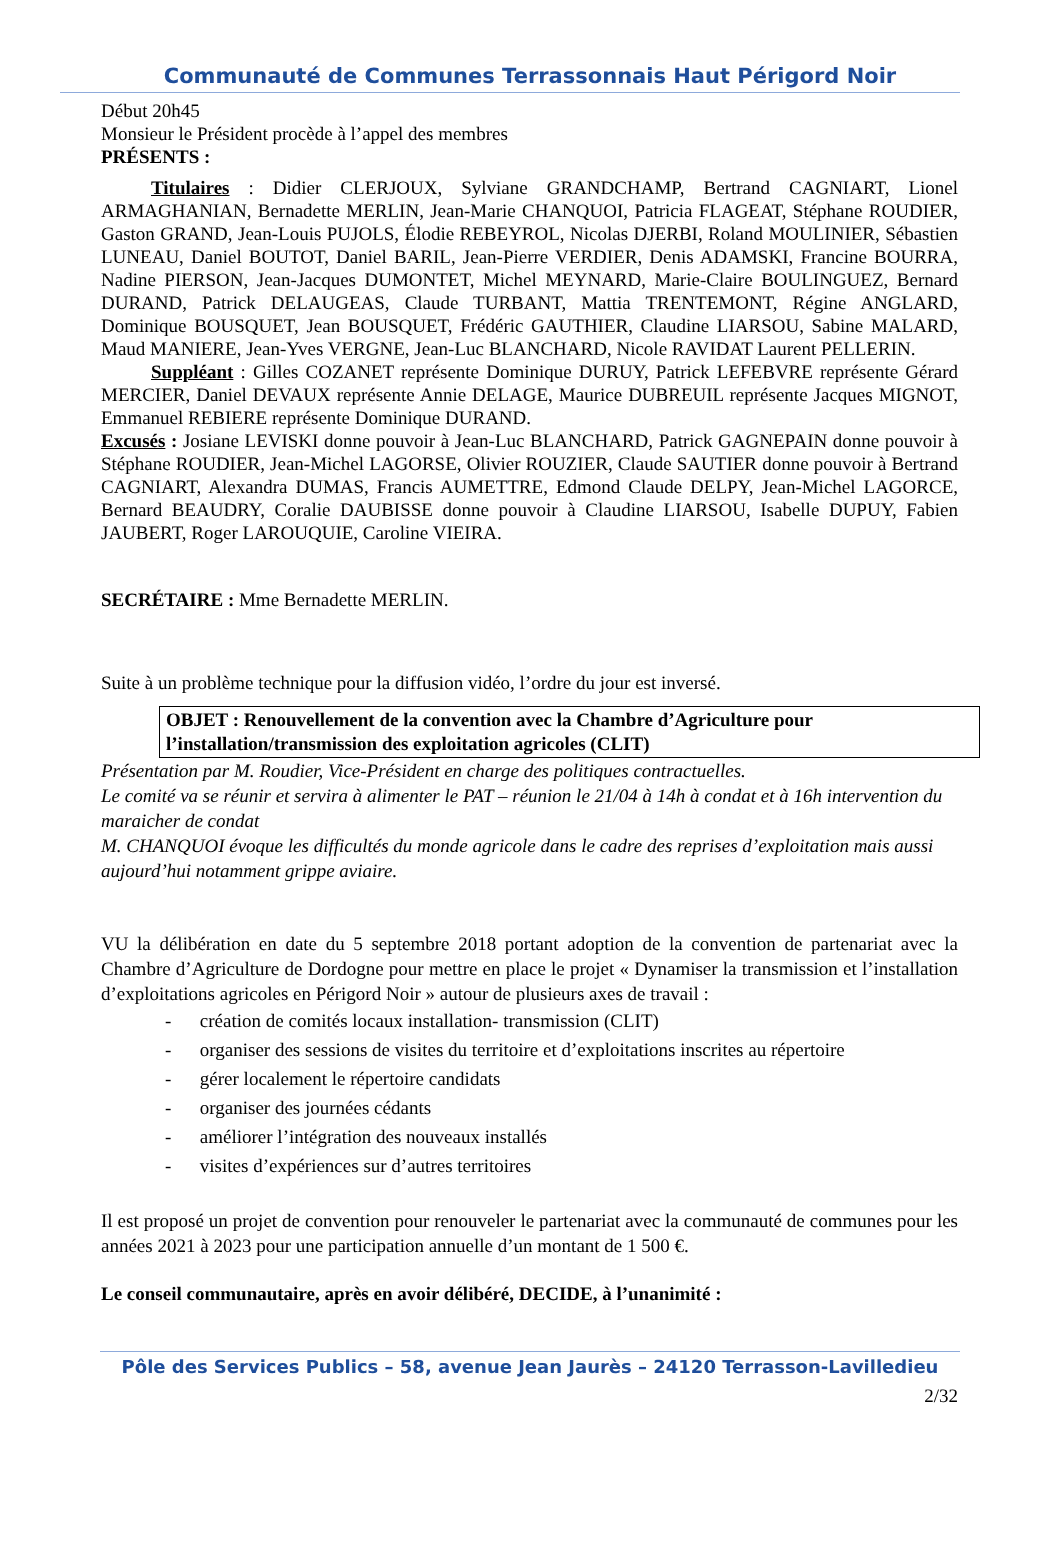Communauté de Communes Terrassonnais Haut Périgord Noir
Début 20h45
Monsieur le Président procède à l’appel des membres
PRÉSENTS :
Titulaires : Didier CLERJOUX, Sylviane GRANDCHAMP, Bertrand CAGNIART, Lionel ARMAGHANIAN, Bernadette MERLIN, Jean-Marie CHANQUOI, Patricia FLAGEAT, Stéphane ROUDIER, Gaston GRAND, Jean-Louis PUJOLS, Élodie REBEYROL, Nicolas DJERBI, Roland MOULINIER, Sébastien LUNEAU, Daniel BOUTOT, Daniel BARIL, Jean-Pierre VERDIER, Denis ADAMSKI, Francine BOURRA, Nadine PIERSON, Jean-Jacques DUMONTET, Michel MEYNARD, Marie-Claire BOULINGUEZ, Bernard DURAND, Patrick DELAUGEAS, Claude TURBANT, Mattia TRENTEMONT, Régine ANGLARD, Dominique BOUSQUET, Jean BOUSQUET, Frédéric GAUTHIER, Claudine LIARSOU, Sabine MALARD, Maud MANIERE, Jean-Yves VERGNE, Jean-Luc BLANCHARD, Nicole RAVIDAT Laurent PELLERIN.
Suppléant : Gilles COZANET représente Dominique DURUY, Patrick LEFEBVRE représente Gérard MERCIER, Daniel DEVAUX représente Annie DELAGE, Maurice DUBREUIL représente Jacques MIGNOT, Emmanuel REBIERE représente Dominique DURAND.
Excusés : Josiane LEVISKI donne pouvoir à Jean-Luc BLANCHARD, Patrick GAGNEPAIN donne pouvoir à Stéphane ROUDIER, Jean-Michel LAGORSE, Olivier ROUZIER, Claude SAUTIER donne pouvoir à Bertrand CAGNIART, Alexandra DUMAS, Francis AUMETTRE, Edmond Claude DELPY, Jean-Michel LAGORCE, Bernard BEAUDRY, Coralie DAUBISSE donne pouvoir à Claudine LIARSOU, Isabelle DUPUY, Fabien JAUBERT, Roger LAROUQUIE, Caroline VIEIRA.
SECRÉTAIRE : Mme Bernadette MERLIN.
Suite à un problème technique pour la diffusion vidéo, l’ordre du jour est inversé.
OBJET : Renouvellement de la convention avec la Chambre d’Agriculture pour l’installation/transmission des exploitation agricoles (CLIT)
Présentation par M. Roudier, Vice-Président en charge des politiques contractuelles.
Le comité va se réunir et servira à alimenter le PAT – réunion le 21/04 à 14h à condat et à 16h intervention du maraicher de condat
M. CHANQUOI évoque les difficultés du monde agricole dans le cadre des reprises d’exploitation mais aussi aujourd’hui notamment grippe aviaire.
VU la délibération en date du 5 septembre 2018 portant adoption de la convention de partenariat avec la Chambre d’Agriculture de Dordogne pour mettre en place le projet « Dynamiser la transmission et l’installation d’exploitations agricoles en Périgord Noir » autour de plusieurs axes de travail :
- création de comités locaux installation- transmission (CLIT)
- organiser des sessions de visites du territoire et d’exploitations inscrites au répertoire
- gérer localement le répertoire candidats
- organiser des journées cédants
- améliorer l’intégration des nouveaux installés
- visites d’expériences sur d’autres territoires
Il est proposé un projet de convention pour renouveler le partenariat avec la communauté de communes pour les années 2021 à 2023 pour une participation annuelle d’un montant de 1 500 €.
Le conseil communautaire, après en avoir délibéré, DECIDE, à l’unanimité :
Pôle des Services Publics – 58, avenue Jean Jaurès – 24120 Terrasson-Lavilledieu
2/32